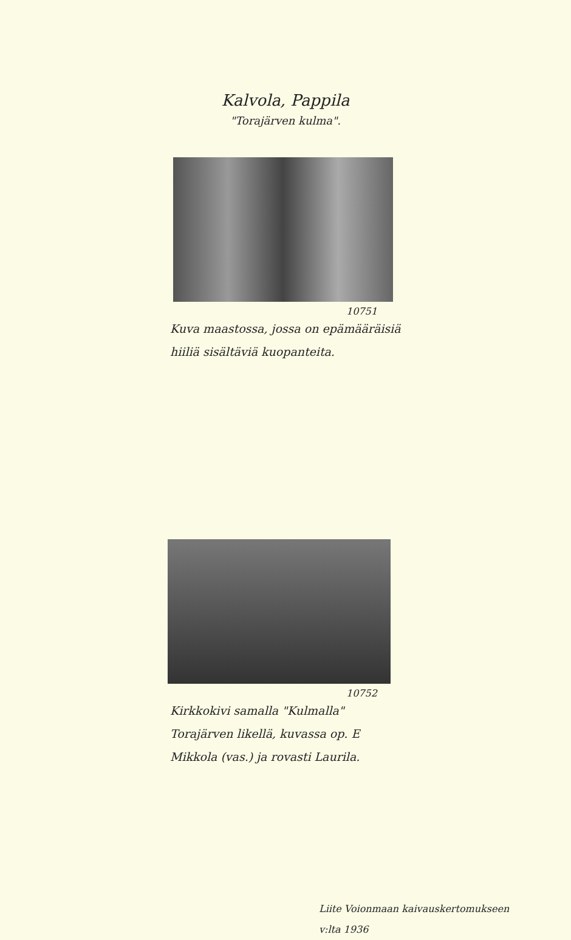Kalvola, Pappila
"Torajärven kulma".
10751
Kuva maastossa, jossa on epämääräisiä
hiiliä sisältäviä kuopanteita.
10752
Kirkkokivi samalla "Kulmalla"
Torajärven likellä, kuvassa op. E
Mikkola (vas.) ja rovasti Laurila.
Liite Voionmaan kaivauskertomukseen
v:lta 1936